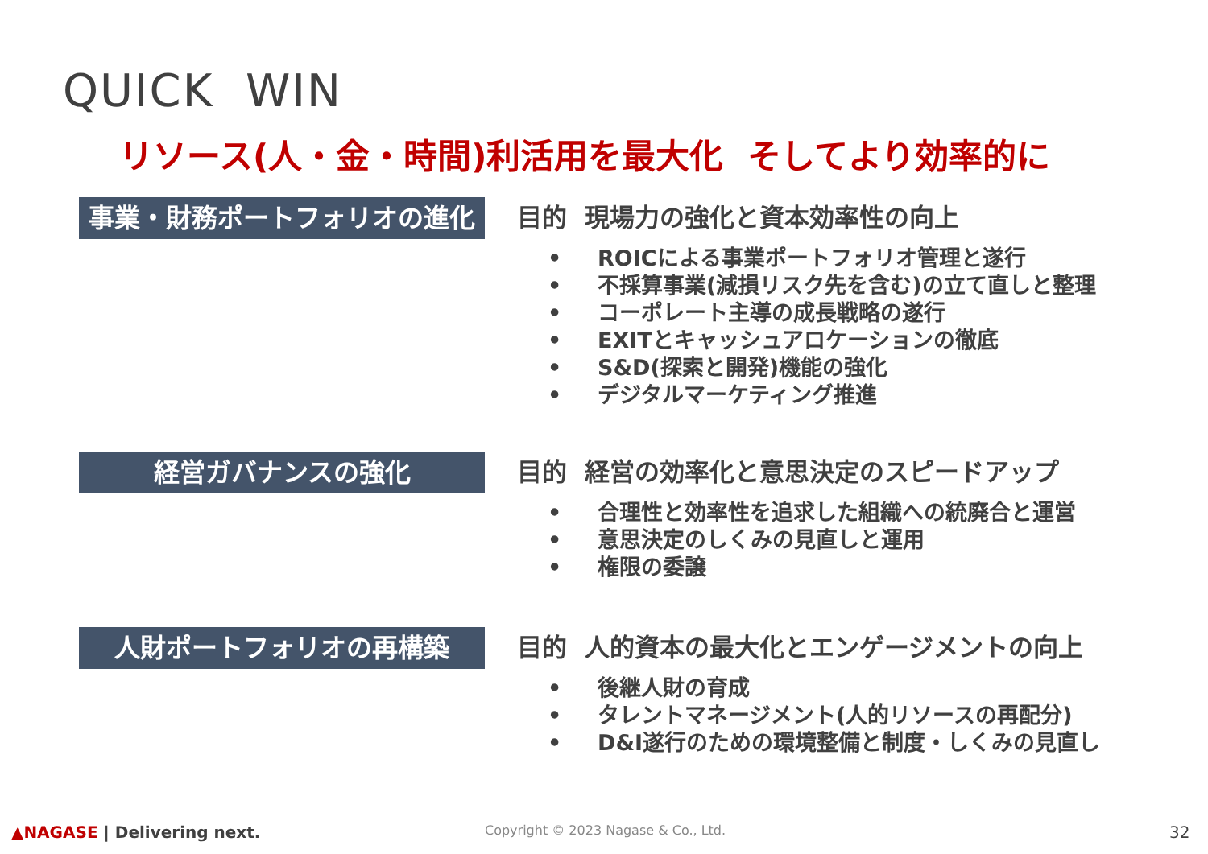QUICK WIN
リソース(人・金・時間)利活用を最大化 そしてより効率的に
事業・財務ポートフォリオの進化
目的 現場力の強化と資本効率性の向上
• ROICによる事業ポートフォリオ管理と遂行
• 不採算事業(減損リスク先を含む)の立て直しと整理
• コーポレート主導の成長戦略の遂行
• EXITとキャッシュアロケーションの徹底
• S&D(探索と開発)機能の強化
• デジタルマーケティング推進
経営ガバナンスの強化
目的 経営の効率化と意思決定のスピードアップ
• 合理性と効率性を追求した組織への統廃合と運営
• 意思決定のしくみの見直しと運用
• 権限の委譲
人財ポートフォリオの再構築
目的 人的資本の最大化とエンゲージメントの向上
• 後継人財の育成
• タレントマネージメント(人的リソースの再配分)
• D&I遂行のための環境整備と制度・しくみの見直し
▲NAGASE | Delivering next.
Copyright © 2023 Nagase & Co., Ltd.
32